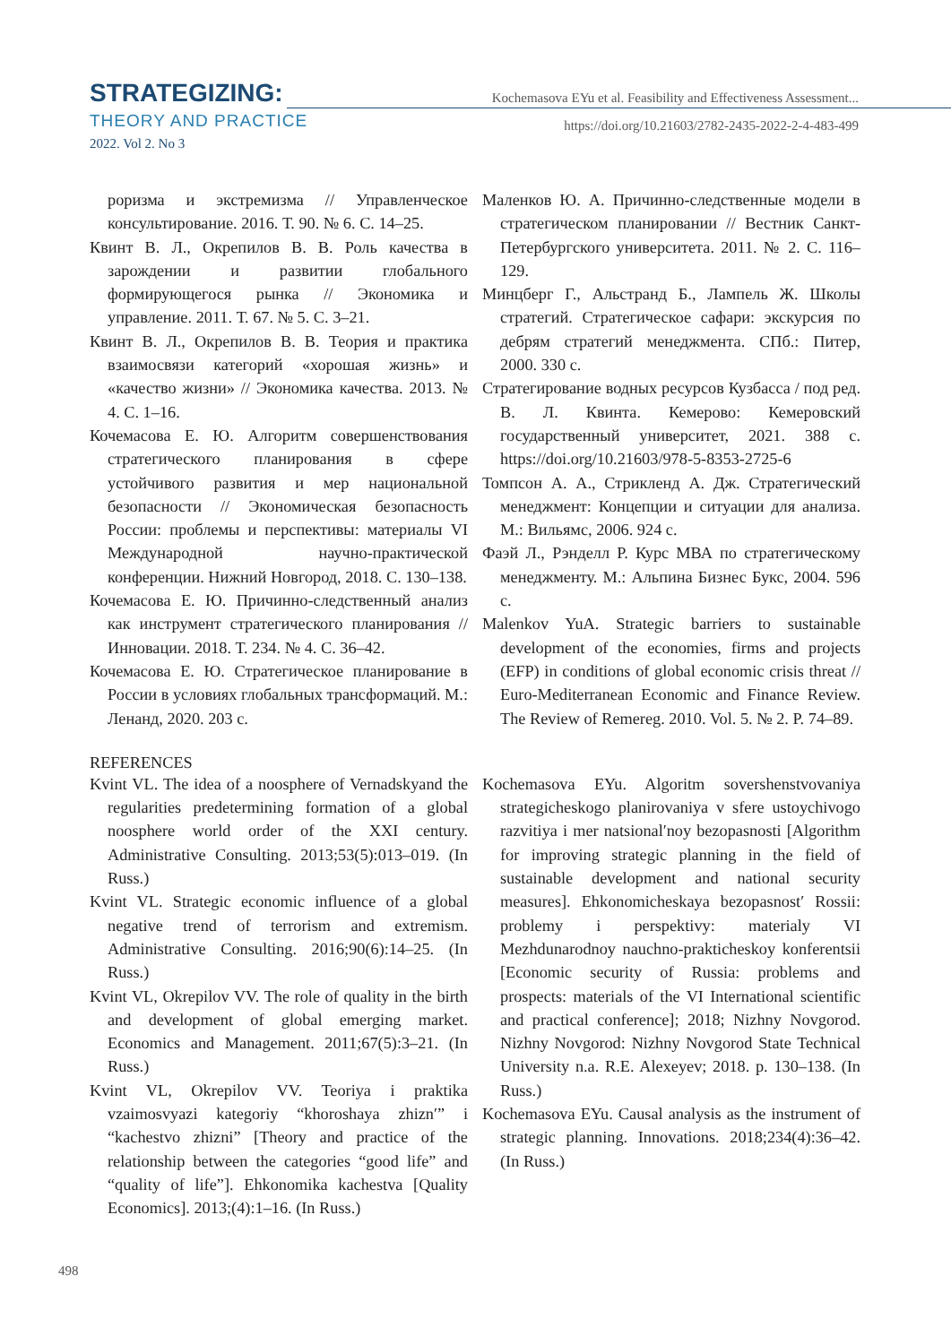STRATEGIZING:
THEORY AND PRACTICE
2022. Vol 2. No 3
Kochemasova EYu et al. Feasibility and Effectiveness Assessment...
https://doi.org/10.21603/2782-2435-2022-2-4-483-499
роризма и экстремизма // Управленческое консультирование. 2016. Т. 90. № 6. С. 14–25.
Квинт В. Л., Окрепилов В. В. Роль качества в зарождении и развитии глобального формирующегося рынка // Экономика и управление. 2011. Т. 67. № 5. С. 3–21.
Квинт В. Л., Окрепилов В. В. Теория и практика взаимосвязи категорий «хорошая жизнь» и «качество жизни» // Экономика качества. 2013. № 4. С. 1–16.
Кочемасова Е. Ю. Алгоритм совершенствования стратегического планирования в сфере устойчивого развития и мер национальной безопасности // Экономическая безопасность России: проблемы и перспективы: материалы VI Международной научно-практической конференции. Нижний Новгород, 2018. С. 130–138.
Кочемасова Е. Ю. Причинно-следственный анализ как инструмент стратегического планирования // Инновации. 2018. Т. 234. № 4. С. 36–42.
Кочемасова Е. Ю. Стратегическое планирование в России в условиях глобальных трансформаций. М.: Ленанд, 2020. 203 с.
Маленков Ю. А. Причинно-следственные модели в стратегическом планировании // Вестник Санкт-Петербургского университета. 2011. № 2. С. 116–129.
Минцберг Г., Альстранд Б., Лампель Ж. Школы стратегий. Стратегическое сафари: экскурсия по дебрям стратегий менеджмента. СПб.: Питер, 2000. 330 с.
Стратегирование водных ресурсов Кузбасса / под ред. В. Л. Квинта. Кемерово: Кемеровский государственный университет, 2021. 388 с. https://doi.org/10.21603/978-5-8353-2725-6
Томпсон А. А., Стрикленд А. Дж. Стратегический менеджмент: Концепции и ситуации для анализа. М.: Вильямс, 2006. 924 с.
Фаэй Л., Рэнделл Р. Курс МВА по стратегическому менеджменту. М.: Альпина Бизнес Букс, 2004. 596 с.
Malenkov YuA. Strategic barriers to sustainable development of the economies, firms and projects (EFP) in conditions of global economic crisis threat // Euro-Mediterranean Economic and Finance Review. The Review of Remereg. 2010. Vol. 5. № 2. P. 74–89.
REFERENCES
Kvint VL. The idea of a noosphere of Vernadskyand the regularities predetermining formation of a global noosphere world order of the XXI century. Administrative Consulting. 2013;53(5):013–019. (In Russ.)
Kvint VL. Strategic economic influence of a global negative trend of terrorism and extremism. Administrative Consulting. 2016;90(6):14–25. (In Russ.)
Kvint VL, Okrepilov VV. The role of quality in the birth and development of global emerging market. Economics and Management. 2011;67(5):3–21. (In Russ.)
Kvint VL, Okrepilov VV. Teoriya i praktika vzaimosvyazi kategoriy “khoroshaya zhizn′” i “kachestvo zhizni” [Theory and practice of the relationship between the categories “good life” and “quality of life”]. Ehkonomika kachestva [Quality Economics]. 2013;(4):1–16. (In Russ.)
Kochemasova EYu. Algoritm sovershenstvovaniya strategicheskogo planirovaniya v sfere ustoychivogo razvitiya i mer natsional′noy bezopasnosti [Algorithm for improving strategic planning in the field of sustainable development and national security measures]. Ehkonomicheskaya bezopasnost′ Rossii: problemy i perspektivy: materialy VI Mezhdunarodnoy nauchno-prakticheskoy konferentsii [Economic security of Russia: problems and prospects: materials of the VI International scientific and practical conference]; 2018; Nizhny Novgorod. Nizhny Novgorod: Nizhny Novgorod State Technical University n.a. R.E. Alexeyev; 2018. p. 130–138. (In Russ.)
Kochemasova EYu. Causal analysis as the instrument of strategic planning. Innovations. 2018;234(4):36–42. (In Russ.)
498